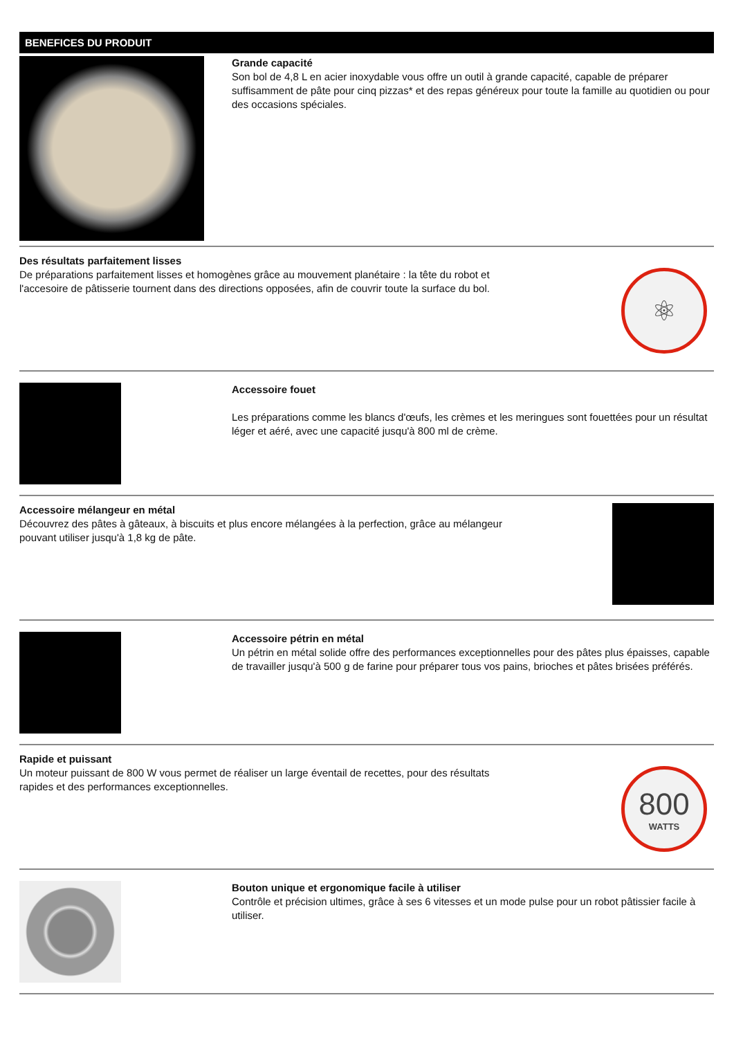BENEFICES DU PRODUIT
Grande capacité
Son bol de 4,8 L en acier inoxydable vous offre un outil à grande capacité, capable de préparer suffisamment de pâte pour cinq pizzas* et des repas généreux pour toute la famille au quotidien ou pour des occasions spéciales.
Des résultats parfaitement lisses
De préparations parfaitement lisses et homogènes grâce au mouvement planétaire : la tête du robot et l'accesoire de pâtisserie tournent dans des directions opposées, afin de couvrir toute la surface du bol.
⚛
Accessoire fouet
Les préparations comme les blancs d'œufs, les crèmes et les meringues sont fouettées pour un résultat léger et aéré, avec une capacité jusqu'à 800 ml de crème.
Accessoire mélangeur en métal
Découvrez des pâtes à gâteaux, à biscuits et plus encore mélangées à la perfection, grâce au mélangeur pouvant utiliser jusqu'à 1,8 kg de pâte.
Accessoire pétrin en métal
Un pétrin en métal solide offre des performances exceptionnelles pour des pâtes plus épaisses, capable de travailler jusqu'à 500 g de farine pour préparer tous vos pains, brioches et pâtes brisées préférés.
Rapide et puissant
Un moteur puissant de 800 W vous permet de réaliser un large éventail de recettes, pour des résultats rapides et des performances exceptionnelles.
800
WATTS
Bouton unique et ergonomique facile à utiliser
Contrôle et précision ultimes, grâce à ses 6 vitesses et un mode pulse pour un robot pâtissier facile à utiliser.